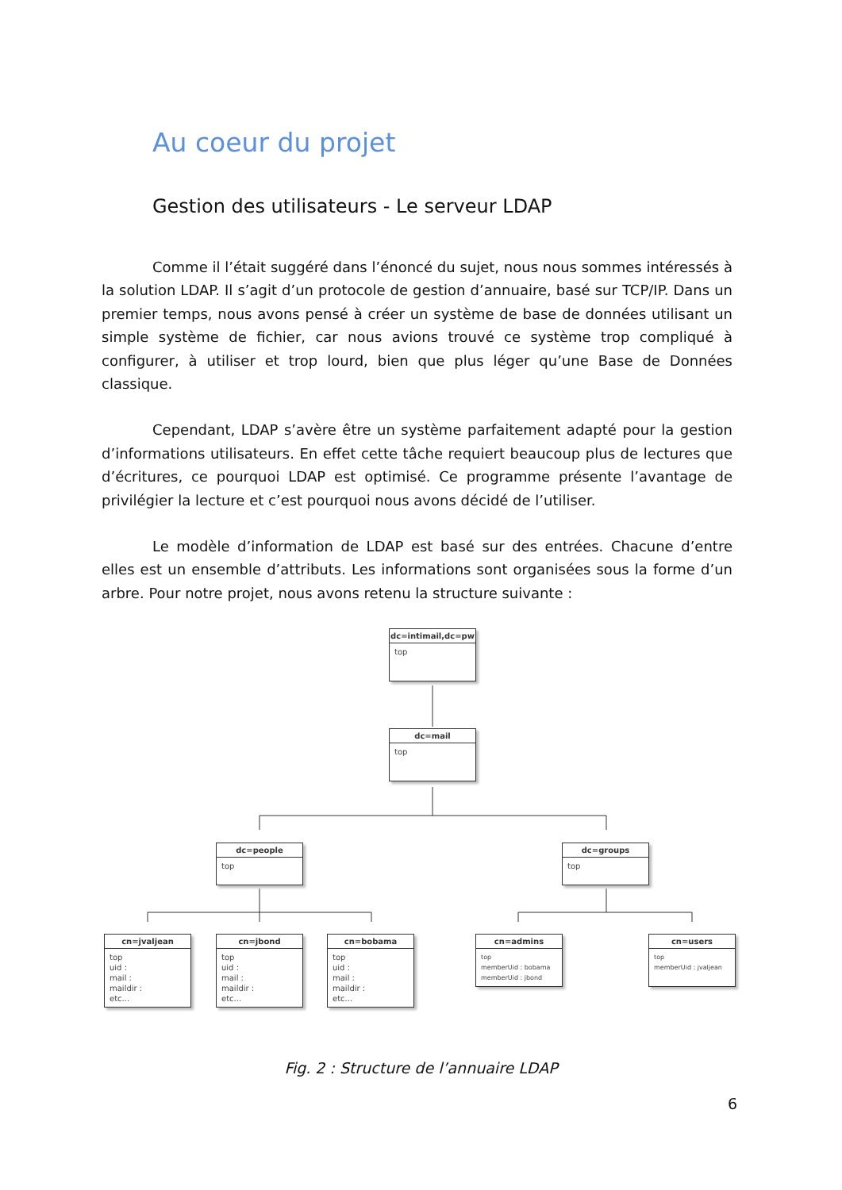Au coeur du projet
Gestion des utilisateurs - Le serveur LDAP
Comme il l’était suggéré dans l’énoncé du sujet, nous nous sommes intéressés à la solution LDAP. Il s’agit d’un protocole de gestion d’annuaire, basé sur TCP/IP. Dans un premier temps, nous avons pensé à créer un système de base de données utilisant un simple système de fichier, car nous avions trouvé ce système trop compliqué à configurer, à utiliser et trop lourd, bien que plus léger qu’une Base de Données classique.
Cependant, LDAP s’avère être un système parfaitement adapté pour la gestion d’informations utilisateurs. En effet cette tâche requiert beaucoup plus de lectures que d’écritures, ce pourquoi LDAP est optimisé. Ce programme présente l’avantage de privilégier la lecture et c’est pourquoi nous avons décidé de l’utiliser.
Le modèle d’information de LDAP est basé sur des entrées. Chacune d’entre elles est un ensemble d’attributs. Les informations sont organisées sous la forme d’un arbre. Pour notre projet, nous avons retenu la structure suivante :
dc=intimail,dc=pw
top
dc=mail
top
dc=people
top
dc=groups
top
cn=jvaljean
top
uid :
mail :
maildir :
etc...
cn=jbond
top
uid :
mail :
maildir :
etc...
cn=bobama
top
uid :
mail :
maildir :
etc...
cn=admins
top
memberUid : bobama
memberUid : jbond
cn=users
top
memberUid : jvaljean
Fig. 2 : Structure de l’annuaire LDAP
6